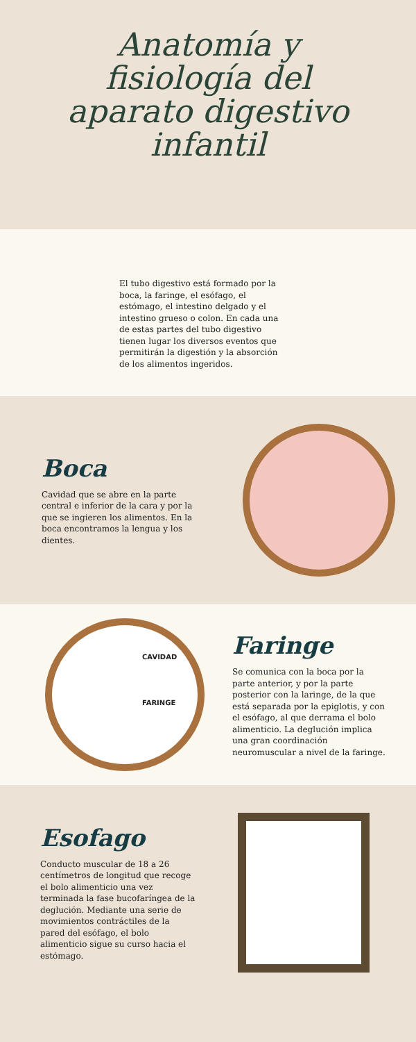Anatomía y fisiología del aparato digestivo infantil
El tubo digestivo está formado por la boca, la faringe, el esófago, el estómago, el intestino delgado y el intestino grueso o colon. En cada una de estas partes del tubo digestivo tienen lugar los diversos eventos que permitirán la digestión y la absorción de los alimentos ingeridos.
Boca
Cavidad que se abre en la parte central e inferior de la cara y por la que se ingieren los alimentos. En la boca encontramos la lengua y los dientes.
CAVIDAD
FARINGE
Faringe
Se comunica con la boca por la parte anterior, y por la parte posterior con la laringe, de la que está separada por la epiglotis, y con el esófago, al que derrama el bolo alimenticio. La deglución implica una gran coordinación neuromuscular a nivel de la faringe.
Esofago
Conducto muscular de 18 a 26 centímetros de longitud que recoge el bolo alimenticio una vez terminada la fase bucofaríngea de la deglución. Mediante una serie de movimientos contráctiles de la pared del esófago, el bolo alimenticio sigue su curso hacia el estómago.